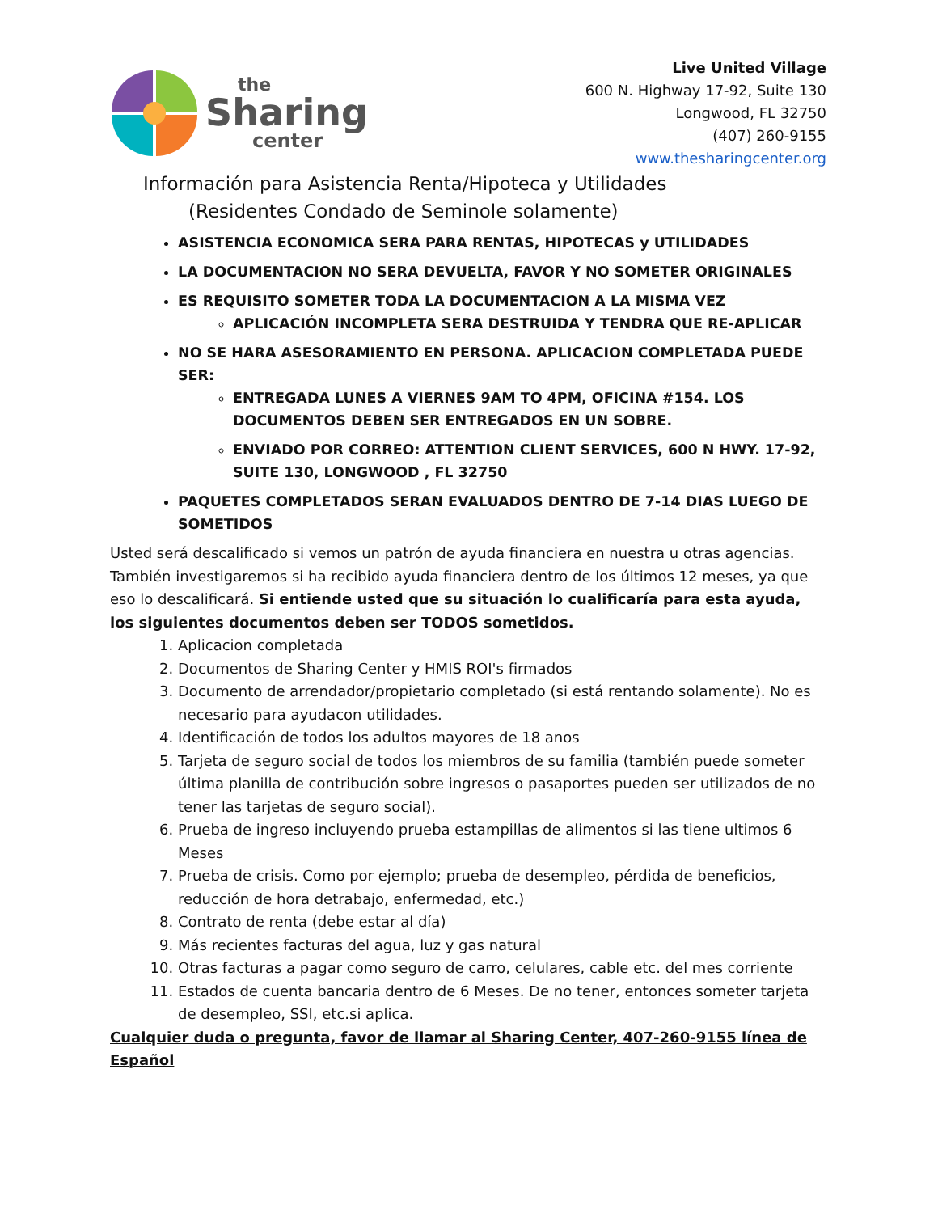the
Sharing
center
Live United Village
600 N. Highway 17-92, Suite 130
Longwood, FL 32750
(407) 260-9155
www.thesharingcenter.org
Información para Asistencia Renta/Hipoteca y Utilidades
(Residentes Condado de Seminole solamente)
ASISTENCIA ECONOMICA SERA PARA RENTAS, HIPOTECAS y UTILIDADES
LA DOCUMENTACION NO SERA DEVUELTA, FAVOR Y NO SOMETER ORIGINALES
ES REQUISITO SOMETER TODA LA DOCUMENTACION A LA MISMA VEZ
APLICACIÓN INCOMPLETA SERA DESTRUIDA Y TENDRA QUE RE-APLICAR
NO SE HARA ASESORAMIENTO EN PERSONA. APLICACION COMPLETADA PUEDE SER:
ENTREGADA LUNES A VIERNES 9AM TO 4PM, OFICINA #154. LOS DOCUMENTOS DEBEN SER ENTREGADOS EN UN SOBRE.
ENVIADO POR CORREO: ATTENTION CLIENT SERVICES, 600 N HWY. 17-92, SUITE 130, LONGWOOD , FL 32750
PAQUETES COMPLETADOS SERAN EVALUADOS DENTRO DE 7-14 DIAS LUEGO DE SOMETIDOS
Usted será descalificado si vemos un patrón de ayuda financiera en nuestra u otras agencias. También investigaremos si ha recibido ayuda financiera dentro de los últimos 12 meses, ya que eso lo descalificará. Si entiende usted que su situación lo cualificaría para esta ayuda, los siguientes documentos deben ser TODOS sometidos.
1. Aplicacion completada
2. Documentos de Sharing Center y HMIS ROI's firmados
3. Documento de arrendador/propietario completado (si está rentando solamente). No es necesario para ayudacon utilidades.
4. Identificación de todos los adultos mayores de 18 anos
5. Tarjeta de seguro social de todos los miembros de su familia (también puede someter última planilla de contribución sobre ingresos o pasaportes pueden ser utilizados de no tener las tarjetas de seguro social).
6. Prueba de ingreso incluyendo prueba estampillas de alimentos si las tiene ultimos 6 Meses
7. Prueba de crisis. Como por ejemplo; prueba de desempleo, pérdida de beneficios, reducción de hora detrabajo, enfermedad, etc.)
8. Contrato de renta (debe estar al día)
9. Más recientes facturas del agua, luz y gas natural
10. Otras facturas a pagar como seguro de carro, celulares, cable etc. del mes corriente
11. Estados de cuenta bancaria dentro de 6 Meses. De no tener, entonces someter tarjeta de desempleo, SSI, etc.si aplica.
Cualquier duda o pregunta, favor de llamar al Sharing Center, 407-260-9155 línea de Español